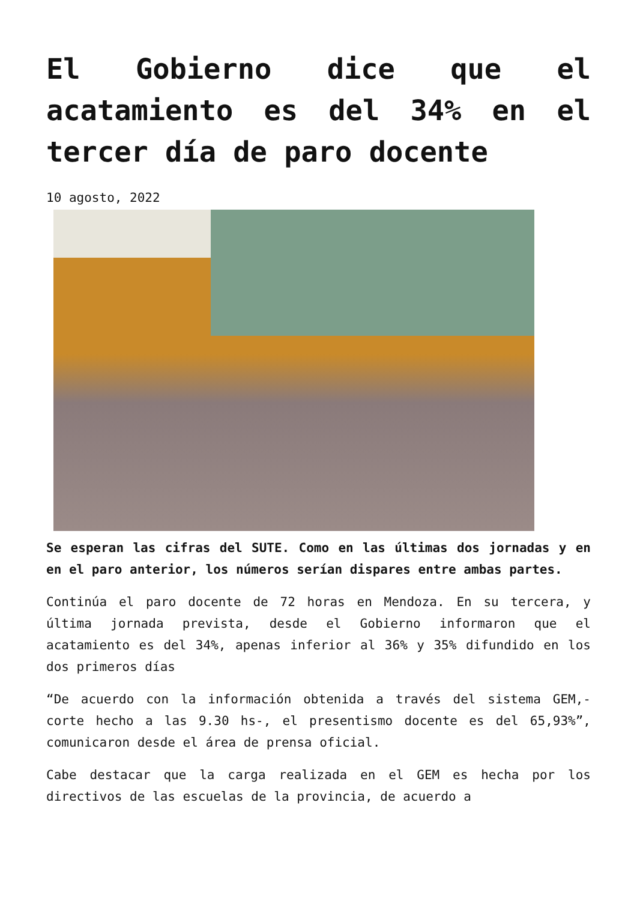El Gobierno dice que el acatamiento es del 34% en el tercer día de paro docente
10 agosto, 2022
Se esperan las cifras del SUTE. Como en las últimas dos jornadas y en en el paro anterior, los números serían dispares entre ambas partes.
Continúa el paro docente de 72 horas en Mendoza. En su tercera, y última jornada prevista, desde el Gobierno informaron que el acatamiento es del 34%, apenas inferior al 36% y 35% difundido en los dos primeros días
“De acuerdo con la información obtenida a través del sistema GEM,- corte hecho a las 9.30 hs-, el presentismo docente es del 65,93%”, comunicaron desde el área de prensa oficial.
Cabe destacar que la carga realizada en el GEM es hecha por los directivos de las escuelas de la provincia, de acuerdo a